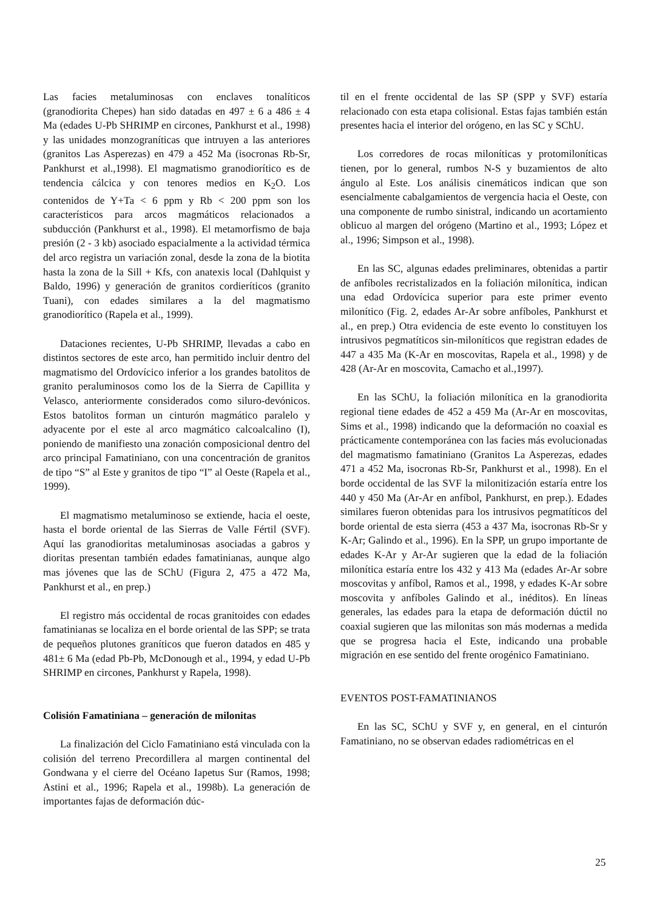Las facies metaluminosas con enclaves tonalíticos (granodiorita Chepes) han sido datadas en 497 ± 6 a 486 ± 4 Ma (edades U-Pb SHRIMP en circones, Pankhurst et al., 1998) y las unidades monzograníticas que intruyen a las anteriores (granitos Las Asperezas) en 479 a 452 Ma (isocronas Rb-Sr, Pankhurst et al.,1998). El magmatismo granodiorítico es de tendencia cálcica y con tenores medios en K<sub>2</sub>O. Los contenidos de Y+Ta < 6 ppm y Rb < 200 ppm son los característicos para arcos magmáticos relacionados a subducción (Pankhurst et al., 1998). El metamorfismo de baja presión (2 - 3 kb) asociado espacialmente a la actividad térmica del arco registra un variación zonal, desde la zona de la biotita hasta la zona de la Sill + Kfs, con anatexis local (Dahlquist y Baldo, 1996) y generación de granitos cordieríticos (granito Tuani), con edades similares a la del magmatismo granodiorítico (Rapela et al., 1999).
Dataciones recientes, U-Pb SHRIMP, llevadas a cabo en distintos sectores de este arco, han permitido incluir dentro del magmatismo del Ordovícico inferior a los grandes batolitos de granito peraluminosos como los de la Sierra de Capillita y Velasco, anteriormente considerados como siluro-devónicos. Estos batolitos forman un cinturón magmático paralelo y adyacente por el este al arco magmático calcoalcalino (I), poniendo de manifiesto una zonación composicional dentro del arco principal Famatiniano, con una concentración de granitos de tipo “S” al Este y granitos de tipo “I” al Oeste (Rapela et al., 1999).
El magmatismo metaluminoso se extiende, hacia el oeste, hasta el borde oriental de las Sierras de Valle Fértil (SVF). Aquí las granodioritas metaluminosas asociadas a gabros y dioritas presentan también edades famatinianas, aunque algo mas jóvenes que las de SChU (Figura 2, 475 a 472 Ma, Pankhurst et al., en prep.)
El registro más occidental de rocas granitoides con edades famatinianas se localiza en el borde oriental de las SPP; se trata de pequeños plutones graníticos que fueron datados en 485 y 481± 6 Ma (edad Pb-Pb, McDonough et al., 1994, y edad U-Pb SHRIMP en circones, Pankhurst y Rapela, 1998).
Colisión Famatiniana – generación de milonitas
La finalización del Ciclo Famatiniano está vinculada con la colisión del terreno Precordillera al margen continental del Gondwana y el cierre del Océano Iapetus Sur (Ramos, 1998; Astini et al., 1996; Rapela et al., 1998b). La generación de importantes fajas de deformación dúc-
til en el frente occidental de las SP (SPP y SVF) estaría relacionado con esta etapa colisional. Estas fajas también están presentes hacia el interior del orógeno, en las SC y SChU.
Los corredores de rocas miloníticas y protomiloníticas tienen, por lo general, rumbos N-S y buzamientos de alto ángulo al Este. Los análisis cinemáticos indican que son esencialmente cabalgamientos de vergencia hacia el Oeste, con una componente de rumbo sinistral, indicando un acortamiento oblicuo al margen del orógeno (Martino et al., 1993; López et al., 1996; Simpson et al., 1998).
En las SC, algunas edades preliminares, obtenidas a partir de anfíboles recristalizados en la foliación milonítica, indican una edad Ordovícica superior para este primer evento milonítico (Fig. 2, edades Ar-Ar sobre anfíboles, Pankhurst et al., en prep.) Otra evidencia de este evento lo constituyen los intrusivos pegmatíticos sin-miloníticos que registran edades de 447 a 435 Ma (K-Ar en moscovitas, Rapela et al., 1998) y de 428 (Ar-Ar en moscovita, Camacho et al.,1997).
En las SChU, la foliación milonítica en la granodiorita regional tiene edades de 452 a 459 Ma (Ar-Ar en moscovitas, Sims et al., 1998) indicando que la deformación no coaxial es prácticamente contemporánea con las facies más evolucionadas del magmatismo famatiniano (Granitos La Asperezas, edades 471 a 452 Ma, isocronas Rb-Sr, Pankhurst et al., 1998). En el borde occidental de las SVF la milonitización estaría entre los 440 y 450 Ma (Ar-Ar en anfíbol, Pankhurst, en prep.). Edades similares fueron obtenidas para los intrusivos pegmatíticos del borde oriental de esta sierra (453 a 437 Ma, isocronas Rb-Sr y K-Ar; Galindo et al., 1996). En la SPP, un grupo importante de edades K-Ar y Ar-Ar sugieren que la edad de la foliación milonítica estaría entre los 432 y 413 Ma (edades Ar-Ar sobre moscovitas y anfíbol, Ramos et al., 1998, y edades K-Ar sobre moscovita y anfíboles Galindo et al., inéditos). En líneas generales, las edades para la etapa de deformación dúctil no coaxial sugieren que las milonitas son más modernas a medida que se progresa hacia el Este, indicando una probable migración en ese sentido del frente orogénico Famatiniano.
EVENTOS POST-FAMATINIANOS
En las SC, SChU y SVF y, en general, en el cinturón Famatiniano, no se observan edades radiométricas en el
25